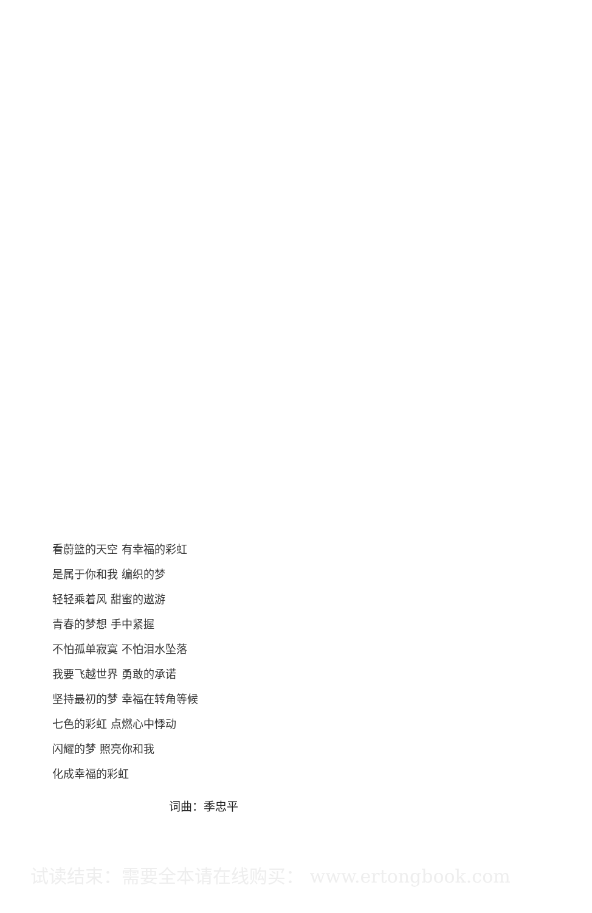看蔚篮的天空 有幸福的彩虹
是属于你和我 编织的梦
轻轻乘着风 甜蜜的遨游
青春的梦想 手中紧握
不怕孤单寂寞 不怕泪水坠落
我要飞越世界 勇敢的承诺
坚持最初的梦 幸福在转角等候
七色的彩虹 点燃心中悸动
闪耀的梦 照亮你和我
化成幸福的彩虹
词曲：季忠平
试读结束：需要全本请在线购买： www.ertongbook.com